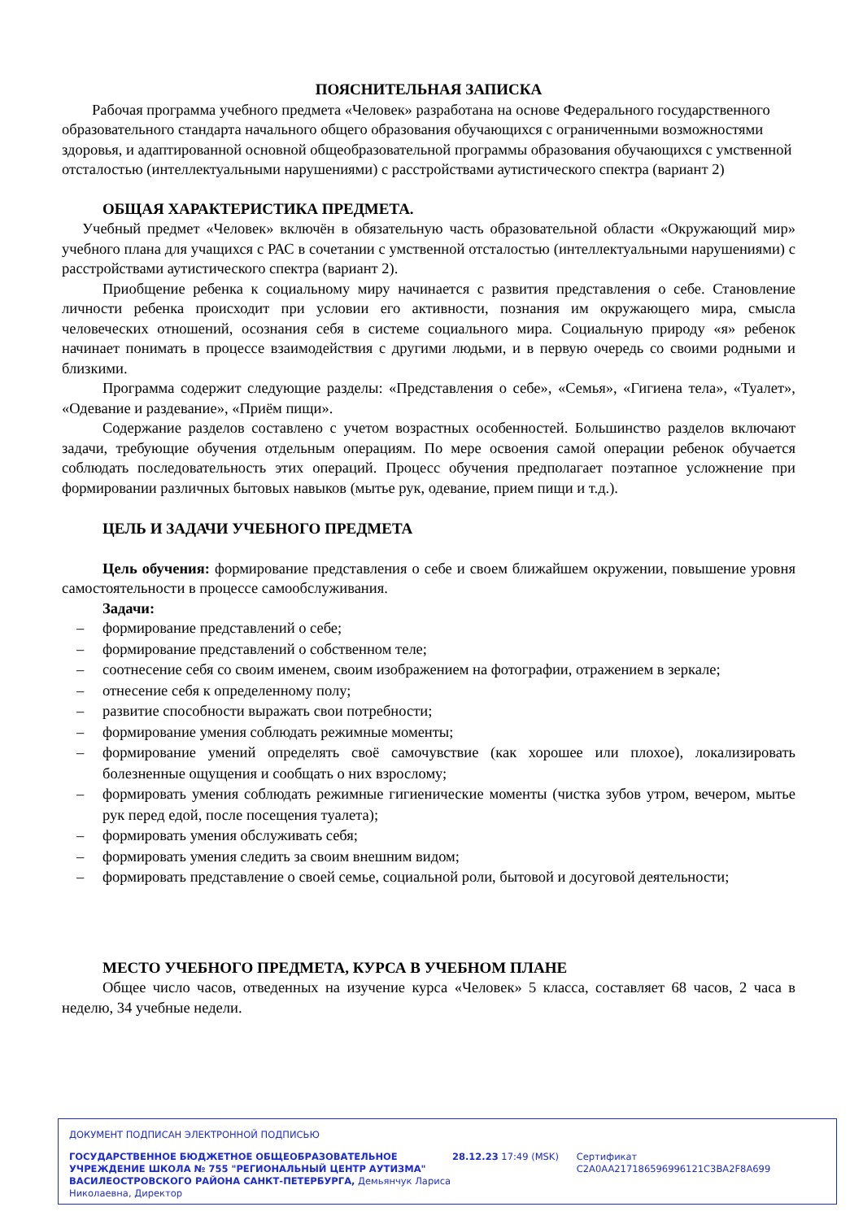ПОЯСНИТЕЛЬНАЯ ЗАПИСКА
Рабочая программа учебного предмета «Человек» разработана на основе Федерального государственного образовательного стандарта начального общего образования обучающихся с ограниченными возможностями здоровья, и адаптированной основной общеобразовательной программы образования обучающихся с умственной отсталостью (интеллектуальными нарушениями) с расстройствами аутистического спектра (вариант 2)
ОБЩАЯ ХАРАКТЕРИСТИКА ПРЕДМЕТА.
Учебный предмет «Человек» включён в обязательную часть образовательной области «Окружающий мир» учебного плана для учащихся с РАС в сочетании с умственной отсталостью (интеллектуальными нарушениями) с расстройствами аутистического спектра (вариант 2).
Приобщение ребенка к социальному миру начинается с развития представления о себе. Становление личности ребенка происходит при условии его активности, познания им окружающего мира, смысла человеческих отношений, осознания себя в системе социального мира. Социальную природу «я» ребенок начинает понимать в процессе взаимодействия с другими людьми, и в первую очередь со своими родными и близкими.
Программа содержит следующие разделы: «Представления о себе», «Семья», «Гигиена тела», «Туалет», «Одевание и раздевание», «Приём пищи».
Содержание разделов составлено с учетом возрастных особенностей. Большинство разделов включают задачи, требующие обучения отдельным операциям. По мере освоения самой операции ребенок обучается соблюдать последовательность этих операций. Процесс обучения предполагает поэтапное усложнение при формировании различных бытовых навыков (мытье рук, одевание, прием пищи и т.д.).
ЦЕЛЬ И ЗАДАЧИ УЧЕБНОГО ПРЕДМЕТА
Цель обучения: формирование представления о себе и своем ближайшем окружении, повышение уровня самостоятельности в процессе самообслуживания.
Задачи:
– формирование представлений о себе;
– формирование представлений о собственном теле;
– соотнесение себя со своим именем, своим изображением на фотографии, отражением в зеркале;
– отнесение себя к определенному полу;
– развитие способности выражать свои потребности;
– формирование умения соблюдать режимные моменты;
– формирование умений определять своё самочувствие (как хорошее или плохое), локализировать болезненные ощущения и сообщать о них взрослому;
– формировать умения соблюдать режимные гигиенические моменты (чистка зубов утром, вечером, мытье рук перед едой, после посещения туалета);
– формировать умения обслуживать себя;
– формировать умения следить за своим внешним видом;
– формировать представление о своей семье, социальной роли, бытовой и досуговой деятельности;
МЕСТО УЧЕБНОГО ПРЕДМЕТА, КУРСА В УЧЕБНОМ ПЛАНЕ
Общее число часов, отведенных на изучение курса «Человек» 5 класса, составляет 68 часов, 2 часа в неделю, 34 учебные недели.
ДОКУМЕНТ ПОДПИСАН ЭЛЕКТРОННОЙ ПОДПИСЬЮ
ГОСУДАРСТВЕННОЕ БЮДЖЕТНОЕ ОБЩЕОБРАЗОВАТЕЛЬНОЕ УЧРЕЖДЕНИЕ ШКОЛА № 755 "РЕГИОНАЛЬНЫЙ ЦЕНТР АУТИЗМА" ВАСИЛЕОСТРОВСКОГО РАЙОНА САНКТ-ПЕТЕРБУРГА, Демьянчук Лариса Николаевна, Директор
28.12.23 17:49 (MSK) Сертификат C2A0AA217186596996121C3BA2F8A699